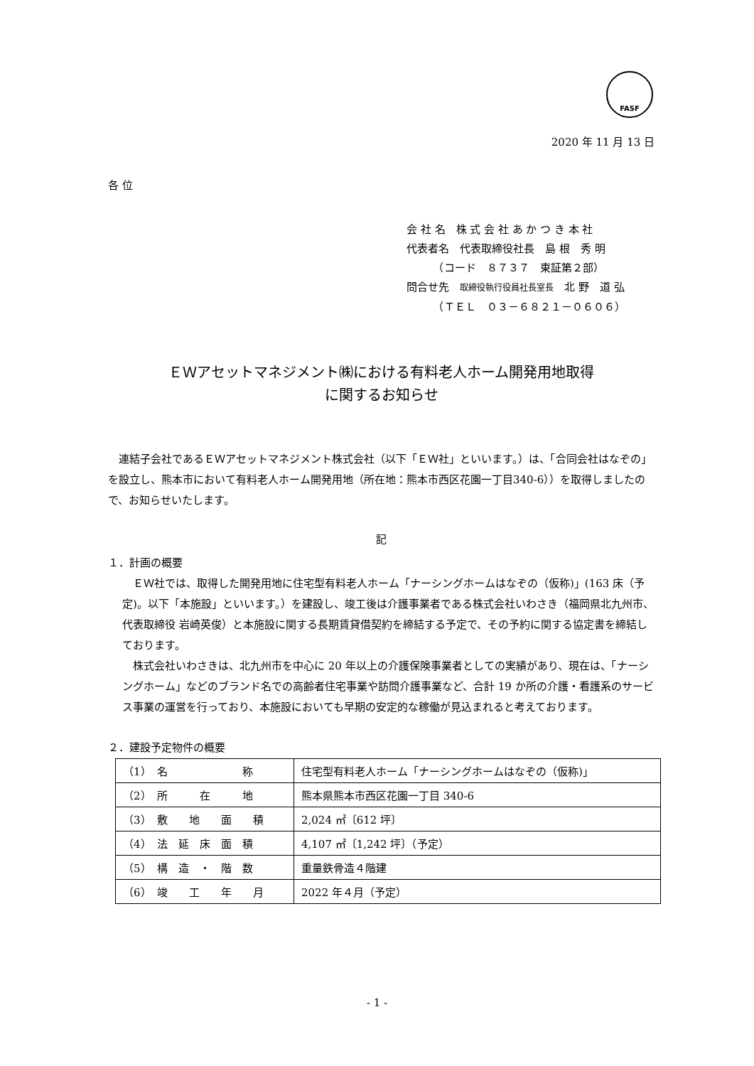FASF
2020 年 11 月 13 日
各 位
会 社 名　株 式 会 社 あ か つ き 本 社
代表者名　代表取締役社長　島 根　秀 明
　　　（コード　８７３７　東証第２部）
問合せ先　取締役執行役員社長室長　北 野　道 弘
　　　（ＴＥＬ　０３－６８２１－０６０６）
ＥＷアセットマネジメント㈱における有料老人ホーム開発用地取得
に関するお知らせ
　連結子会社であるＥＷアセットマネジメント株式会社（以下「ＥＷ社」といいます。）は、「合同会社はなぞの」を設立し、熊本市において有料老人ホーム開発用地（所在地：熊本市西区花園一丁目340-6））を取得しましたので、お知らせいたします。
記
１．計画の概要
　ＥＷ社では、取得した開発用地に住宅型有料老人ホーム「ナーシングホームはなぞの（仮称)」(163 床（予定)。以下「本施設」といいます。）を建設し、竣工後は介護事業者である株式会社いわさき（福岡県北九州市、代表取締役 岩崎英俊）と本施設に関する長期賃貸借契約を締結する予定で、その予約に関する協定書を締結しております。
　株式会社いわさきは、北九州市を中心に 20 年以上の介護保険事業者としての実績があり、現在は、「ナーシングホーム」などのブランド名での高齢者住宅事業や訪問介護事業など、合計 19 か所の介護・看護系のサービス事業の運営を行っており、本施設においても早期の安定的な稼働が見込まれると考えております。
２．建設予定物件の概要
| （1） 名 称 | 住宅型有料老人ホーム「ナーシングホームはなぞの（仮称)」 |
| （2） 所 在 地 | 熊本県熊本市西区花園一丁目 340-6 |
| （3） 敷 地 面 積 | 2,024 ㎡〔612 坪〕 |
| （4） 法 延 床 面 積 | 4,107 ㎡〔1,242 坪〕（予定） |
| （5） 構 造 ・ 階 数 | 重量鉄骨造４階建 |
| （6） 竣 工 年 月 | 2022 年４月（予定） |
- 1 -